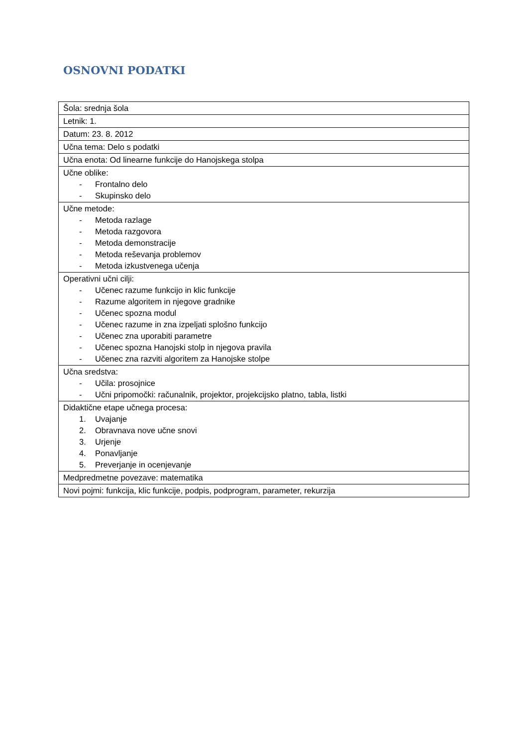OSNOVNI PODATKI
| Šola: srednja šola |
| Letnik: 1. |
| Datum: 23. 8. 2012 |
| Učna tema: Delo s podatki |
| Učna enota: Od linearne funkcije do Hanojskega stolpa |
| Učne oblike: - Frontalno delo - Skupinsko delo |
| Učne metode: - Metoda razlage - Metoda razgovora - Metoda demonstracije - Metoda reševanja problemov - Metoda izkustvenega učenja |
| Operativni učni cilji: - Učenec razume funkcijo in klic funkcije - Razume algoritem in njegove gradnike - Učenec spozna modul - Učenec razume in zna izpeljati splošno funkcijo - Učenec zna uporabiti parametre - Učenec spozna Hanojski stolp in njegova pravila - Učenec zna razviti algoritem za Hanojske stolpe |
| Učna sredstva: - Učila: prosojnice - Učni pripomočki: računalnik, projektor, projekcijsko platno, tabla, listki |
| Didaktične etape učnega procesa: 1. Uvajanje 2. Obravnava nove učne snovi 3. Urjenje 4. Ponavljanje 5. Preverjanje in ocenjevanje |
| Medpredmetne povezave: matematika |
| Novi pojmi: funkcija, klic funkcije, podpis, podprogram, parameter, rekurzija |